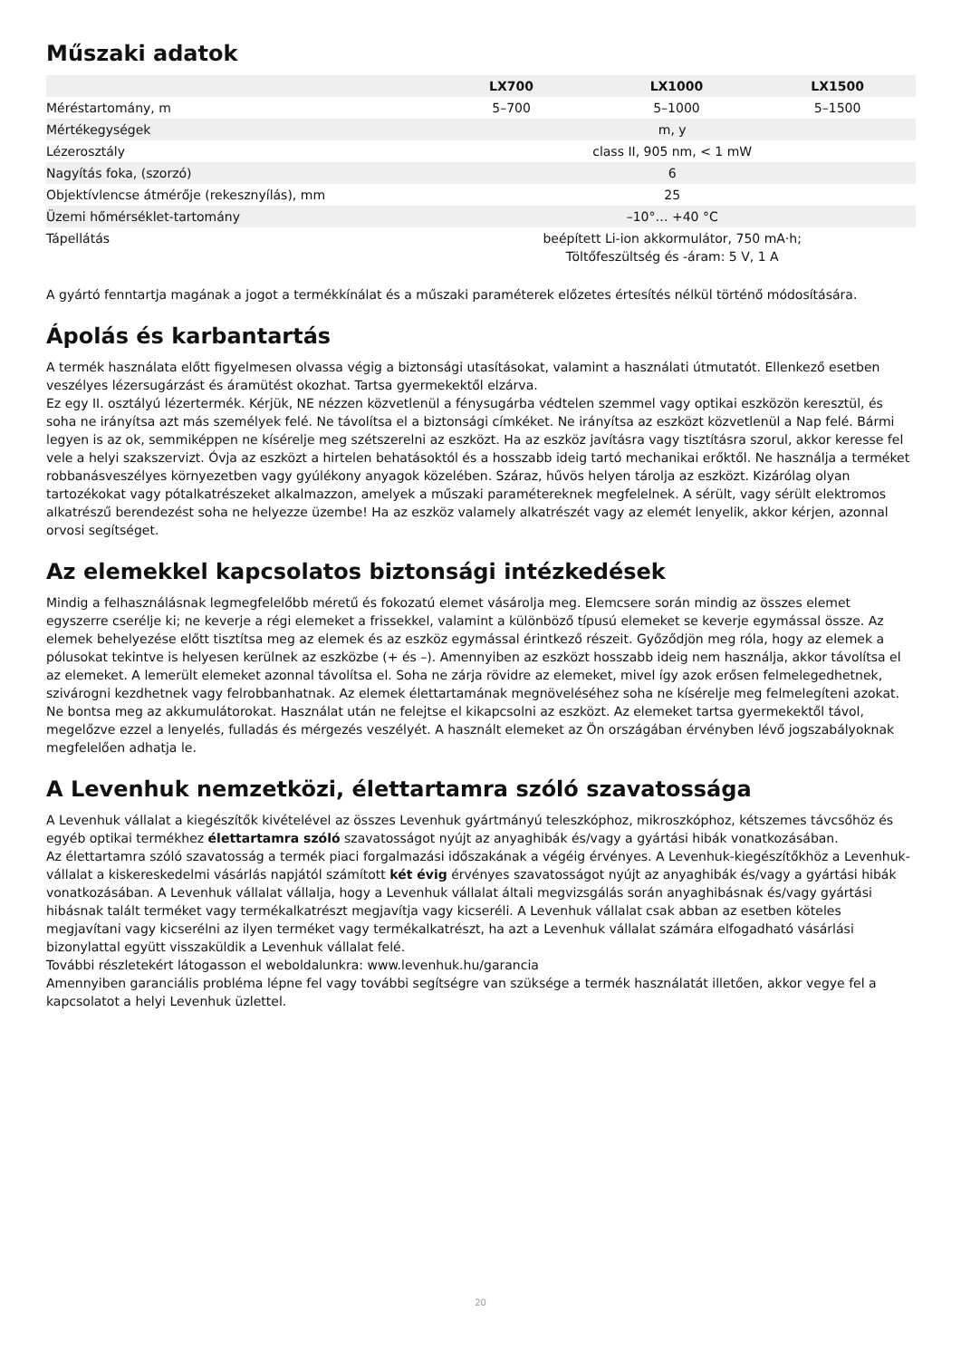Műszaki adatok
| | LX700 | LX1000 | LX1500 |
| --- | --- | --- | --- |
| Méréstartomány, m | 5–700 | 5–1000 | 5–1500 |
| Mértékegységek | m, y | | |
| Lézerosztály | class II, 905 nm, < 1 mW | | |
| Nagyítás foka, (szorzó) | 6 | | |
| Objektívlencse átmérője (rekesznyílás), mm | 25 | | |
| Üzemi hőmérséklet-tartomány | –10°… +40 °C | | |
| Tápellátás | beépített Li-ion akkormulátor, 750 mA·h; Töltőfeszültség és -áram: 5 V, 1 A | | |
A gyártó fenntartja magának a jogot a termékkínálat és a műszaki paraméterek előzetes értesítés nélkül történő módosítására.
Ápolás és karbantartás
A termék használata előtt figyelmesen olvassa végig a biztonsági utasításokat, valamint a használati útmutatót. Ellenkező esetben veszélyes lézersugárzást és áramütést okozhat. Tartsa gyermekektől elzárva.
Ez egy II. osztályú lézertermék. Kérjük, NE nézzen közvetlenül a fénysugárba védtelen szemmel vagy optikai eszközön keresztül, és soha ne irányítsa azt más személyek felé. Ne távolítsa el a biztonsági címkéket. Ne irányítsa az eszközt közvetlenül a Nap felé. Bármi legyen is az ok, semmiképpen ne kísérelje meg szétszerelni az eszközt. Ha az eszköz javításra vagy tisztításra szorul, akkor keresse fel vele a helyi szakszervizt. Óvja az eszközt a hirtelen behatásoktól és a hosszabb ideig tartó mechanikai erőktől. Ne használja a terméket robbanásveszélyes környezetben vagy gyúlékony anyagok közelében. Száraz, hűvös helyen tárolja az eszközt. Kizárólag olyan tartozékokat vagy pótalkatrészeket alkalmazzon, amelyek a műszaki paramétereknek megfelelnek. A sérült, vagy sérült elektromos alkatrészű berendezést soha ne helyezze üzembe! Ha az eszköz valamely alkatrészét vagy az elemét lenyelik, akkor kérjen, azonnal orvosi segítséget.
Az elemekkel kapcsolatos biztonsági intézkedések
Mindig a felhasználásnak legmegfelelőbb méretű és fokozatú elemet vásárolja meg. Elemcsere során mindig az összes elemet egyszerre cserélje ki; ne keverje a régi elemeket a frissekkel, valamint a különböző típusú elemeket se keverje egymással össze. Az elemek behelyezése előtt tisztítsa meg az elemek és az eszköz egymással érintkező részeit. Győződjön meg róla, hogy az elemek a pólusokat tekintve is helyesen kerülnek az eszközbe (+ és –). Amennyiben az eszközt hosszabb ideig nem használja, akkor távolítsa el az elemeket. A lemerült elemeket azonnal távolítsa el. Soha ne zárja rövidre az elemeket, mivel így azok erősen felmelegedhetnek, szivárogni kezdhetnek vagy felrobbanhatnak. Az elemek élettartamának megnöveléséhez soha ne kísérelje meg felmelegíteni azokat. Ne bontsa meg az akkumulátorokat. Használat után ne felejtse el kikapcsolni az eszközt. Az elemeket tartsa gyermekektől távol, megelőzve ezzel a lenyelés, fulladás és mérgezés veszélyét. A használt elemeket az Ön országában érvényben lévő jogszabályoknak megfelelően adhatja le.
A Levenhuk nemzetközi, élettartamra szóló szavatossága
A Levenhuk vállalat a kiegészítők kivételével az összes Levenhuk gyártmányú teleszkóphoz, mikroszkóphoz, kétszemes távcsőhöz és egyéb optikai termékhez élettartamra szóló szavatosságot nyújt az anyaghibák és/vagy a gyártási hibák vonatkozásában.
Az élettartamra szóló szavatosság a termék piaci forgalmazási időszakának a végéig érvényes. A Levenhuk-kiegészítőkhöz a Levenhuk-vállalat a kiskereskedelmi vásárlás napjától számított két évig érvényes szavatosságot nyújt az anyaghibák és/vagy a gyártási hibák vonatkozásában. A Levenhuk vállalat vállalja, hogy a Levenhuk vállalat általi megvizsgálás során anyaghibásnak és/vagy gyártási hibásnak talált terméket vagy termékalkatrészt megjavítja vagy kicseréli. A Levenhuk vállalat csak abban az esetben köteles megjavítani vagy kicserélni az ilyen terméket vagy termékalkatrészt, ha azt a Levenhuk vállalat számára elfogadható vásárlási bizonylattal együtt visszaküldik a Levenhuk vállalat felé.
További részletekért látogasson el weboldalunkra: www.levenhuk.hu/garancia
Amennyiben garanciális probléma lépne fel vagy további segítségre van szüksége a termék használatát illetően, akkor vegye fel a kapcsolatot a helyi Levenhuk üzlettel.
20